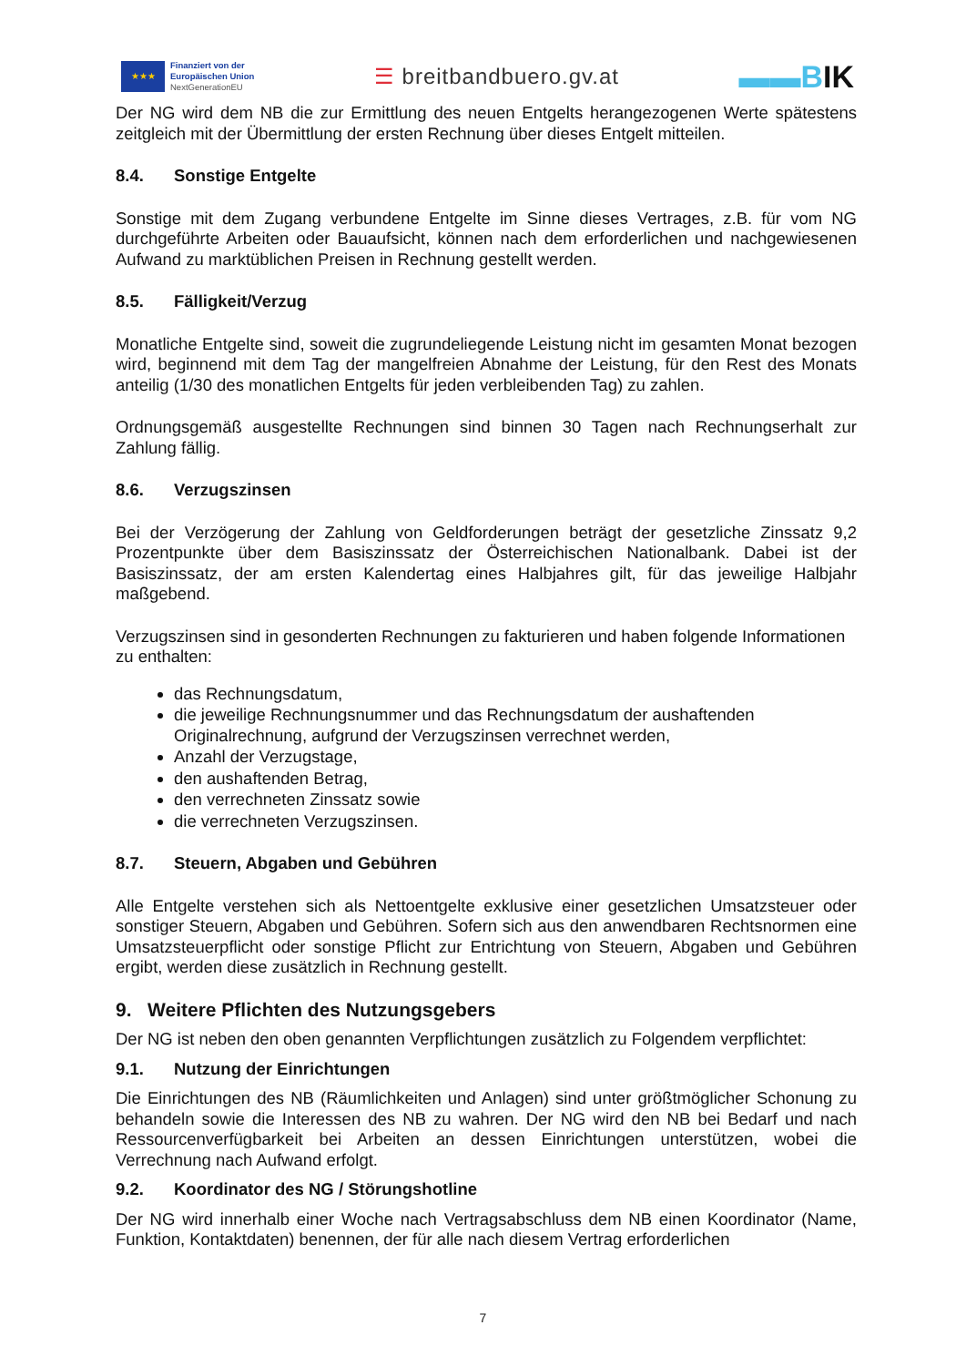★★★
Finanziert von der
Europäischen Union
NextGenerationEU
☰ breitbandbuero.gv.at
▬▬BIK
Der NG wird dem NB die zur Ermittlung des neuen Entgelts herangezogenen Werte spätestens zeitgleich mit der Übermittlung der ersten Rechnung über dieses Entgelt mitteilen.
8.4. Sonstige Entgelte
Sonstige mit dem Zugang verbundene Entgelte im Sinne dieses Vertrages, z.B. für vom NG durchgeführte Arbeiten oder Bauaufsicht, können nach dem erforderlichen und nachgewiesenen Aufwand zu marktüblichen Preisen in Rechnung gestellt werden.
8.5. Fälligkeit/Verzug
Monatliche Entgelte sind, soweit die zugrundeliegende Leistung nicht im gesamten Monat bezogen wird, beginnend mit dem Tag der mangelfreien Abnahme der Leistung, für den Rest des Monats anteilig (1/30 des monatlichen Entgelts für jeden verbleibenden Tag) zu zahlen.
Ordnungsgemäß ausgestellte Rechnungen sind binnen 30 Tagen nach Rechnungserhalt zur Zahlung fällig.
8.6. Verzugszinsen
Bei der Verzögerung der Zahlung von Geldforderungen beträgt der gesetzliche Zinssatz 9,2 Prozentpunkte über dem Basiszinssatz der Österreichischen Nationalbank. Dabei ist der Basiszinssatz, der am ersten Kalendertag eines Halbjahres gilt, für das jeweilige Halbjahr maßgebend.
Verzugszinsen sind in gesonderten Rechnungen zu fakturieren und haben folgende Informationen zu enthalten:
das Rechnungsdatum,
die jeweilige Rechnungsnummer und das Rechnungsdatum der aushaftenden Originalrechnung, aufgrund der Verzugszinsen verrechnet werden,
Anzahl der Verzugstage,
den aushaftenden Betrag,
den verrechneten Zinssatz sowie
die verrechneten Verzugszinsen.
8.7. Steuern, Abgaben und Gebühren
Alle Entgelte verstehen sich als Nettoentgelte exklusive einer gesetzlichen Umsatzsteuer oder sonstiger Steuern, Abgaben und Gebühren. Sofern sich aus den anwendbaren Rechtsnormen eine Umsatzsteuerpflicht oder sonstige Pflicht zur Entrichtung von Steuern, Abgaben und Gebühren ergibt, werden diese zusätzlich in Rechnung gestellt.
9. Weitere Pflichten des Nutzungsgebers
Der NG ist neben den oben genannten Verpflichtungen zusätzlich zu Folgendem verpflichtet:
9.1. Nutzung der Einrichtungen
Die Einrichtungen des NB (Räumlichkeiten und Anlagen) sind unter größtmöglicher Schonung zu behandeln sowie die Interessen des NB zu wahren. Der NG wird den NB bei Bedarf und nach Ressourcenverfügbarkeit bei Arbeiten an dessen Einrichtungen unterstützen, wobei die Verrechnung nach Aufwand erfolgt.
9.2. Koordinator des NG / Störungshotline
Der NG wird innerhalb einer Woche nach Vertragsabschluss dem NB einen Koordinator (Name, Funktion, Kontaktdaten) benennen, der für alle nach diesem Vertrag erforderlichen
7